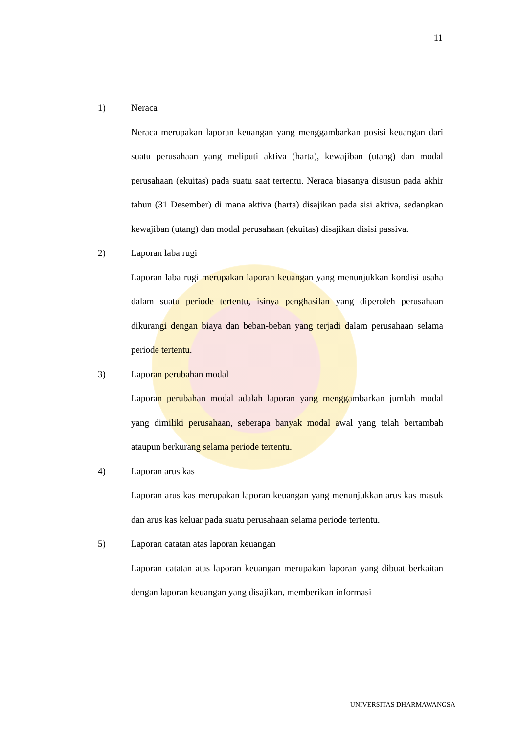11
1) Neraca
Neraca merupakan laporan keuangan yang menggambarkan posisi keuangan dari suatu perusahaan yang meliputi aktiva (harta), kewajiban (utang) dan modal perusahaan (ekuitas) pada suatu saat tertentu. Neraca biasanya disusun pada akhir tahun (31 Desember) di mana aktiva (harta) disajikan pada sisi aktiva, sedangkan kewajiban (utang) dan modal perusahaan (ekuitas) disajikan disisi passiva.
2) Laporan laba rugi
Laporan laba rugi merupakan laporan keuangan yang menunjukkan kondisi usaha dalam suatu periode tertentu, isinya penghasilan yang diperoleh perusahaan dikurangi dengan biaya dan beban-beban yang terjadi dalam perusahaan selama periode tertentu.
3) Laporan perubahan modal
Laporan perubahan modal adalah laporan yang menggambarkan jumlah modal yang dimiliki perusahaan, seberapa banyak modal awal yang telah bertambah ataupun berkurang selama periode tertentu.
4) Laporan arus kas
Laporan arus kas merupakan laporan keuangan yang menunjukkan arus kas masuk dan arus kas keluar pada suatu perusahaan selama periode tertentu.
5) Laporan catatan atas laporan keuangan
Laporan catatan atas laporan keuangan merupakan laporan yang dibuat berkaitan dengan laporan keuangan yang disajikan, memberikan informasi
UNIVERSITAS DHARMAWANGSA